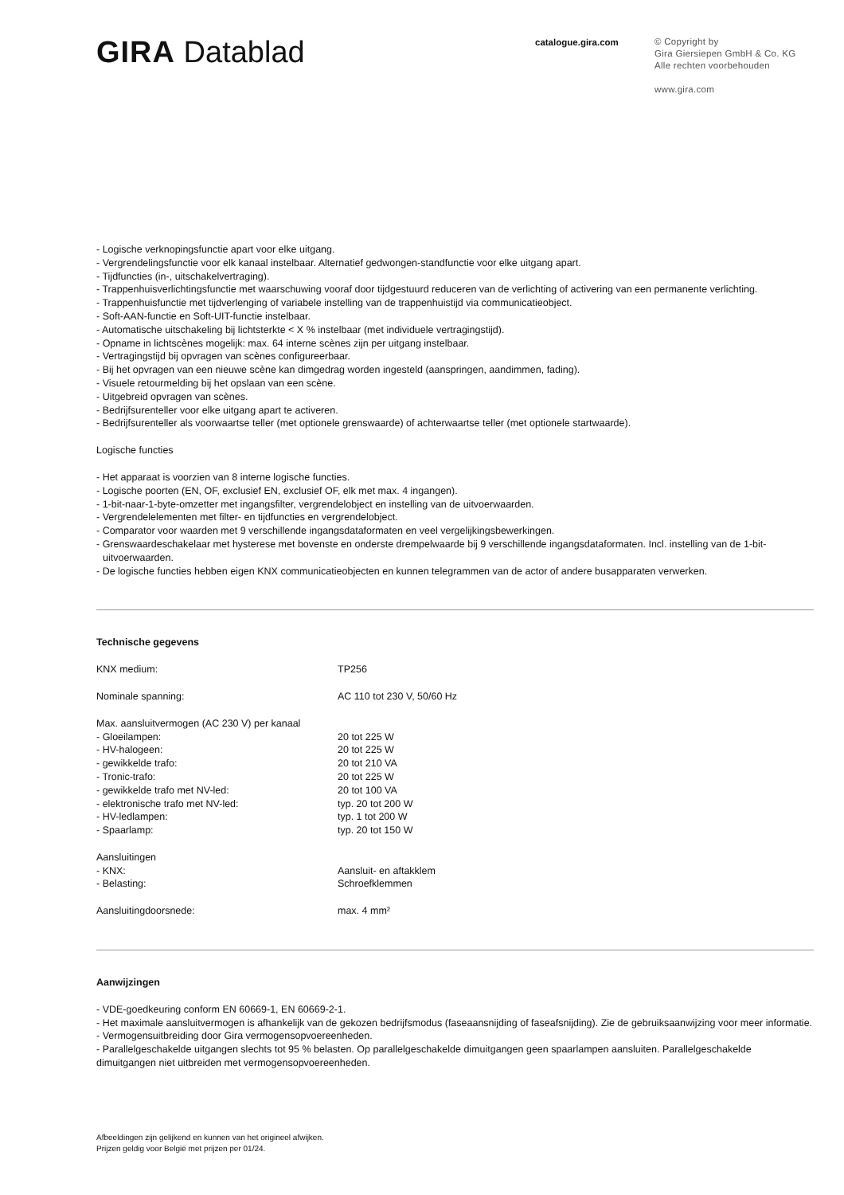GIRA Datablad
catalogue.gira.com
© Copyright by
Gira Giersiepen GmbH & Co. KG
Alle rechten voorbehouden
www.gira.com
- Logische verknopingsfunctie apart voor elke uitgang.
- Vergrendelingsfunctie voor elk kanaal instelbaar. Alternatief gedwongen-standfunctie voor elke uitgang apart.
- Tijdfuncties (in-, uitschakelvertraging).
- Trappenhuisverlichtingsfunctie met waarschuwing vooraf door tijdgestuurd reduceren van de verlichting of activering van een permanente verlichting.
- Trappenhuisfunctie met tijdverlenging of variabele instelling van de trappenhuistijd via communicatieobject.
- Soft-AAN-functie en Soft-UIT-functie instelbaar.
- Automatische uitschakeling bij lichtsterkte < X % instelbaar (met individuele vertragingstijd).
- Opname in lichtscènes mogelijk: max. 64 interne scènes zijn per uitgang instelbaar.
- Vertragingstijd bij opvragen van scènes configureerbaar.
- Bij het opvragen van een nieuwe scène kan dimgedrag worden ingesteld (aanspringen, aandimmen, fading).
- Visuele retourmelding bij het opslaan van een scène.
- Uitgebreid opvragen van scènes.
- Bedrijfsurenteller voor elke uitgang apart te activeren.
- Bedrijfsurenteller als voorwaartse teller (met optionele grenswaarde) of achterwaartse teller (met optionele startwaarde).
Logische functies
- Het apparaat is voorzien van 8 interne logische functies.
- Logische poorten (EN, OF, exclusief EN, exclusief OF, elk met max. 4 ingangen).
- 1-bit-naar-1-byte-omzetter met ingangsfilter, vergrendelobject en instelling van de uitvoerwaarden.
- Vergrendelelementen met filter- en tijdfuncties en vergrendelobject.
- Comparator voor waarden met 9 verschillende ingangsdataformaten en veel vergelijkingsbewerkingen.
- Grenswaardeschakelaar met hysterese met bovenste en onderste drempelwaarde bij 9 verschillende ingangsdataformaten. Incl. instelling van de 1-bit-uitvoerwaarden.
- De logische functies hebben eigen KNX communicatieobjecten en kunnen telegrammen van de actor of andere busapparaten verwerken.
Technische gegevens
| KNX medium: | TP256 |
| Nominale spanning: | AC 110 tot 230 V, 50/60 Hz |
| Max. aansluitvermogen (AC 230 V) per kanaal | |
| - Gloeilampen: | 20 tot 225 W |
| - HV-halogeen: | 20 tot 225 W |
| - gewikkelde trafo: | 20 tot 210 VA |
| - Tronic-trafo: | 20 tot 225 W |
| - gewikkelde trafo met NV-led: | 20 tot 100 VA |
| - elektronische trafo met NV-led: | typ. 20 tot 200 W |
| - HV-ledlampen: | typ. 1 tot 200 W |
| - Spaarlamp: | typ. 20 tot 150 W |
| Aansluitingen | |
| - KNX: | Aansluit- en aftakklem |
| - Belasting: | Schroefklemmen |
| Aansluitingdoorsnede: | max. 4 mm² |
Aanwijzingen
- VDE-goedkeuring conform EN 60669-1, EN 60669-2-1.
- Het maximale aansluitvermogen is afhankelijk van de gekozen bedrijfsmodus (faseaansnijding of faseafsnijding). Zie de gebruiksaanwijzing voor meer informatie.
- Vermogensuitbreiding door Gira vermogensopvoereenheden.
- Parallelgeschakelde uitgangen slechts tot 95 % belasten. Op parallelgeschakelde dimuitgangen geen spaarlampen aansluiten. Parallelgeschakelde dimuitgangen niet uitbreiden met vermogensopvoereenheden.
Afbeeldingen zijn gelijkend en kunnen van het origineel afwijken.
Prijzen geldig voor België met prijzen per 01/24.